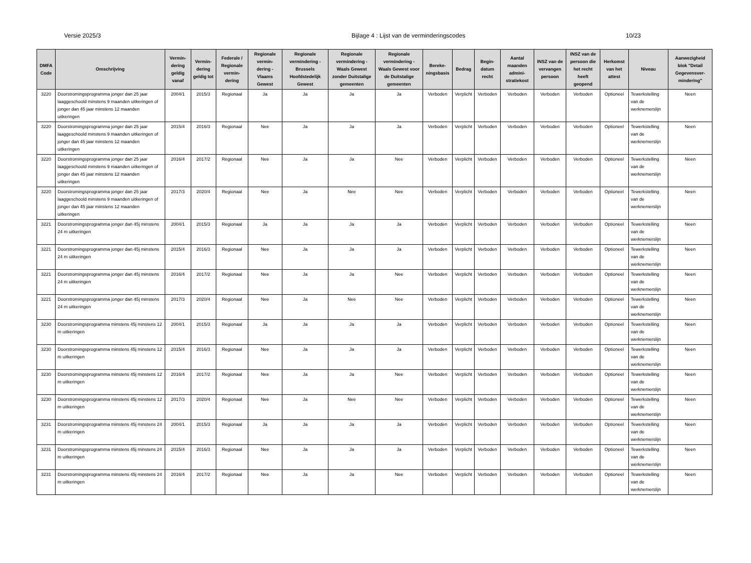Versie 2025/3 Bijlage 4 : Lijst van de verminderingscodes 10/23
| DMFA Code | Omschrijving | Vermin-dering geldig vanaf | Vermin-dering geldig tot | Federale / Regionale vermin-dering | Regionale vermin-dering - Vlaams Gewest | Regionale vermindering - Brussels Hoofdstedelijk Gewest | Regionale vermindering - Waals Gewest zonder Duitstalige gemeenten | Regionale vermindering - Waals Gewest voor de Duitstalige gemeenten | Bereke-ningsbasis | Bedrag | Begin-datum recht | Aantal maanden admini-stratiekost | INSZ van de vervangen persoon | INSZ van de persoon die het recht heeft geopend | Herkomst van het attest | Niveau | Aanwezigheid blok "Detail Gegevensver-mindering" |
| --- | --- | --- | --- | --- | --- | --- | --- | --- | --- | --- | --- | --- | --- | --- | --- | --- | --- |
| 3220 | Doorstromingsprogramma jonger dan 25 jaar laaggeschoold minstens 9 maanden uitkeringen of jonger dan 45 jaar minstens 12 maanden uitkeringen | 2004/1 | 2015/3 | Regionaal | Ja | Ja | Ja | Ja | Verboden | Verplicht | Verboden | Verboden | Verboden | Verboden | Optioneel | Tewerkstelling van de werknemerslijn | Neen |
| 3220 | Doorstromingsprogramma jonger dan 25 jaar laaggeschoold minstens 9 maanden uitkeringen of jonger dan 45 jaar minstens 12 maanden uitkeringen | 2015/4 | 2016/3 | Regionaal | Nee | Ja | Ja | Ja | Verboden | Verplicht | Verboden | Verboden | Verboden | Verboden | Optioneel | Tewerkstelling van de werknemerslijn | Neen |
| 3220 | Doorstromingsprogramma jonger dan 25 jaar laaggeschoold minstens 9 maanden uitkeringen of jonger dan 45 jaar minstens 12 maanden uitkeringen | 2016/4 | 2017/2 | Regionaal | Nee | Ja | Ja | Nee | Verboden | Verplicht | Verboden | Verboden | Verboden | Verboden | Optioneel | Tewerkstelling van de werknemerslijn | Neen |
| 3220 | Doorstromingsprogramma jonger dan 25 jaar laaggeschoold minstens 9 maanden uitkeringen of jonger dan 45 jaar minstens 12 maanden uitkeringen | 2017/3 | 2020/4 | Regionaal | Nee | Ja | Nee | Nee | Verboden | Verplicht | Verboden | Verboden | Verboden | Verboden | Optioneel | Tewerkstelling van de werknemerslijn | Neen |
| 3221 | Doorstromingsprogramma jonger dan 45j minstens 24 m uitkeringen | 2004/1 | 2015/3 | Regionaal | Ja | Ja | Ja | Ja | Verboden | Verplicht | Verboden | Verboden | Verboden | Verboden | Optioneel | Tewerkstelling van de werknemerslijn | Neen |
| 3221 | Doorstromingsprogramma jonger dan 45j minstens 24 m uitkeringen | 2015/4 | 2016/3 | Regionaal | Nee | Ja | Ja | Ja | Verboden | Verplicht | Verboden | Verboden | Verboden | Verboden | Optioneel | Tewerkstelling van de werknemerslijn | Neen |
| 3221 | Doorstromingsprogramma jonger dan 45j minstens 24 m uitkeringen | 2016/4 | 2017/2 | Regionaal | Nee | Ja | Ja | Nee | Verboden | Verplicht | Verboden | Verboden | Verboden | Verboden | Optioneel | Tewerkstelling van de werknemerslijn | Neen |
| 3221 | Doorstromingsprogramma jonger dan 45j minstens 24 m uitkeringen | 2017/3 | 2020/4 | Regionaal | Nee | Ja | Nee | Nee | Verboden | Verplicht | Verboden | Verboden | Verboden | Verboden | Optioneel | Tewerkstelling van de werknemerslijn | Neen |
| 3230 | Doorstromingsprogramma minstens 45j minstens 12 m uitkeringen | 2004/1 | 2015/3 | Regionaal | Ja | Ja | Ja | Ja | Verboden | Verplicht | Verboden | Verboden | Verboden | Verboden | Optioneel | Tewerkstelling van de werknemerslijn | Neen |
| 3230 | Doorstromingsprogramma minstens 45j minstens 12 m uitkeringen | 2015/4 | 2016/3 | Regionaal | Nee | Ja | Ja | Ja | Verboden | Verplicht | Verboden | Verboden | Verboden | Verboden | Optioneel | Tewerkstelling van de werknemerslijn | Neen |
| 3230 | Doorstromingsprogramma minstens 45j minstens 12 m uitkeringen | 2016/4 | 2017/2 | Regionaal | Nee | Ja | Ja | Nee | Verboden | Verplicht | Verboden | Verboden | Verboden | Verboden | Optioneel | Tewerkstelling van de werknemerslijn | Neen |
| 3230 | Doorstromingsprogramma minstens 45j minstens 12 m uitkeringen | 2017/3 | 2020/4 | Regionaal | Nee | Ja | Nee | Nee | Verboden | Verplicht | Verboden | Verboden | Verboden | Verboden | Optioneel | Tewerkstelling van de werknemerslijn | Neen |
| 3231 | Doorstromingsprogramma minstens 45j minstens 24 m uitkeringen | 2004/1 | 2015/3 | Regionaal | Ja | Ja | Ja | Ja | Verboden | Verplicht | Verboden | Verboden | Verboden | Verboden | Optioneel | Tewerkstelling van de werknemerslijn | Neen |
| 3231 | Doorstromingsprogramma minstens 45j minstens 24 m uitkeringen | 2015/4 | 2016/3 | Regionaal | Nee | Ja | Ja | Ja | Verboden | Verplicht | Verboden | Verboden | Verboden | Verboden | Optioneel | Tewerkstelling van de werknemerslijn | Neen |
| 3231 | Doorstromingsprogramma minstens 45j minstens 24 m uitkeringen | 2016/4 | 2017/2 | Regionaal | Nee | Ja | Ja | Nee | Verboden | Verplicht | Verboden | Verboden | Verboden | Verboden | Optioneel | Tewerkstelling van de werknemerslijn | Neen |